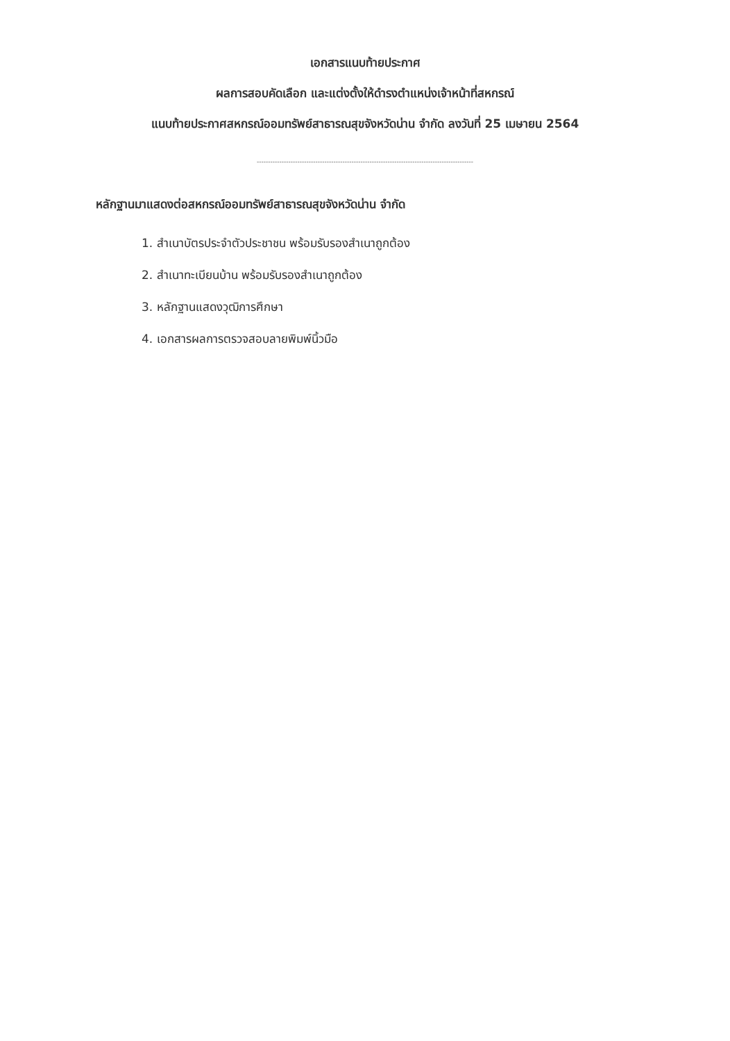เอกสารแนบท้ายประกาศ
ผลการสอบคัดเลือก และแต่งตั้งให้ดำรงตำแหน่งเจ้าหน้าที่สหกรณ์
แนบท้ายประกาศสหกรณ์ออมทรัพย์สาธารณสุขจังหวัดน่าน จำกัด ลงวันที่ 25 เมษายน 2564
------------------------------------------------------------------------------------------------
หลักฐานมาแสดงต่อสหกรณ์ออมทรัพย์สาธารณสุขจังหวัดน่าน จำกัด
1. สำเนาบัตรประจำตัวประชาชน พร้อมรับรองสำเนาถูกต้อง
2. สำเนาทะเบียนบ้าน พร้อมรับรองสำเนาถูกต้อง
3. หลักฐานแสดงวุฒิการศึกษา
4. เอกสารผลการตรวจสอบลายพิมพ์นิ้วมือ